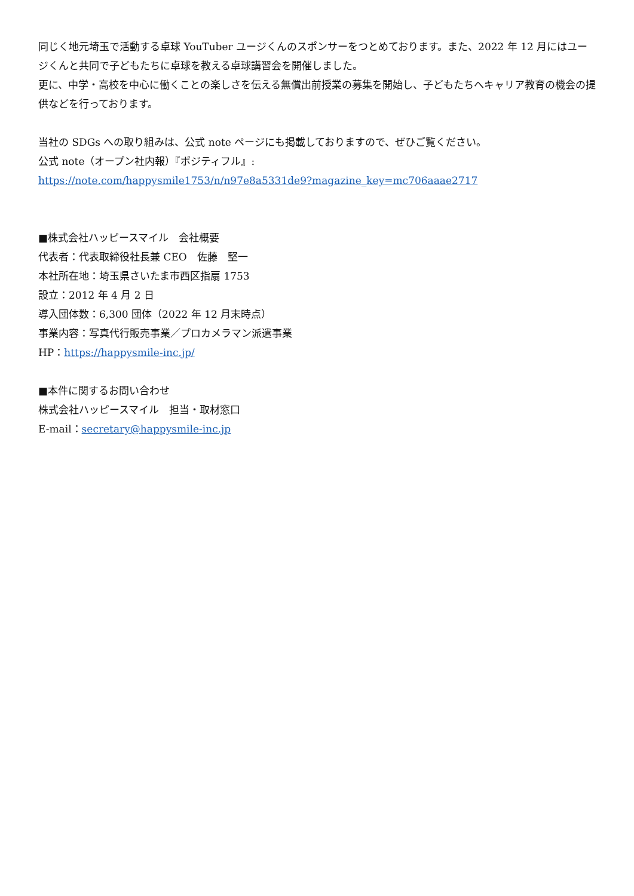同じく地元埼玉で活動する卓球 YouTuber ユージくんのスポンサーをつとめております。また、2022 年 12 月にはユージくんと共同で子どもたちに卓球を教える卓球講習会を開催しました。
更に、中学・高校を中心に働くことの楽しさを伝える無償出前授業の募集を開始し、子どもたちへキャリア教育の機会の提供などを行っております。
当社の SDGs への取り組みは、公式 note ページにも掲載しておりますので、ぜひご覧ください。
公式 note（オープン社内報）『ポジティフル』:
https://note.com/happysmile1753/n/n97e8a5331de9?magazine_key=mc706aaae2717
■株式会社ハッピースマイル　会社概要
代表者：代表取締役社長兼 CEO　佐藤　堅一
本社所在地：埼玉県さいたま市西区指扇 1753
設立：2012 年 4 月 2 日
導入団体数：6,300 団体（2022 年 12 月末時点）
事業内容：写真代行販売事業／プロカメラマン派遣事業
HP：https://happysmile-inc.jp/
■本件に関するお問い合わせ
株式会社ハッピースマイル　担当・取材窓口
E-mail：secretary@happysmile-inc.jp